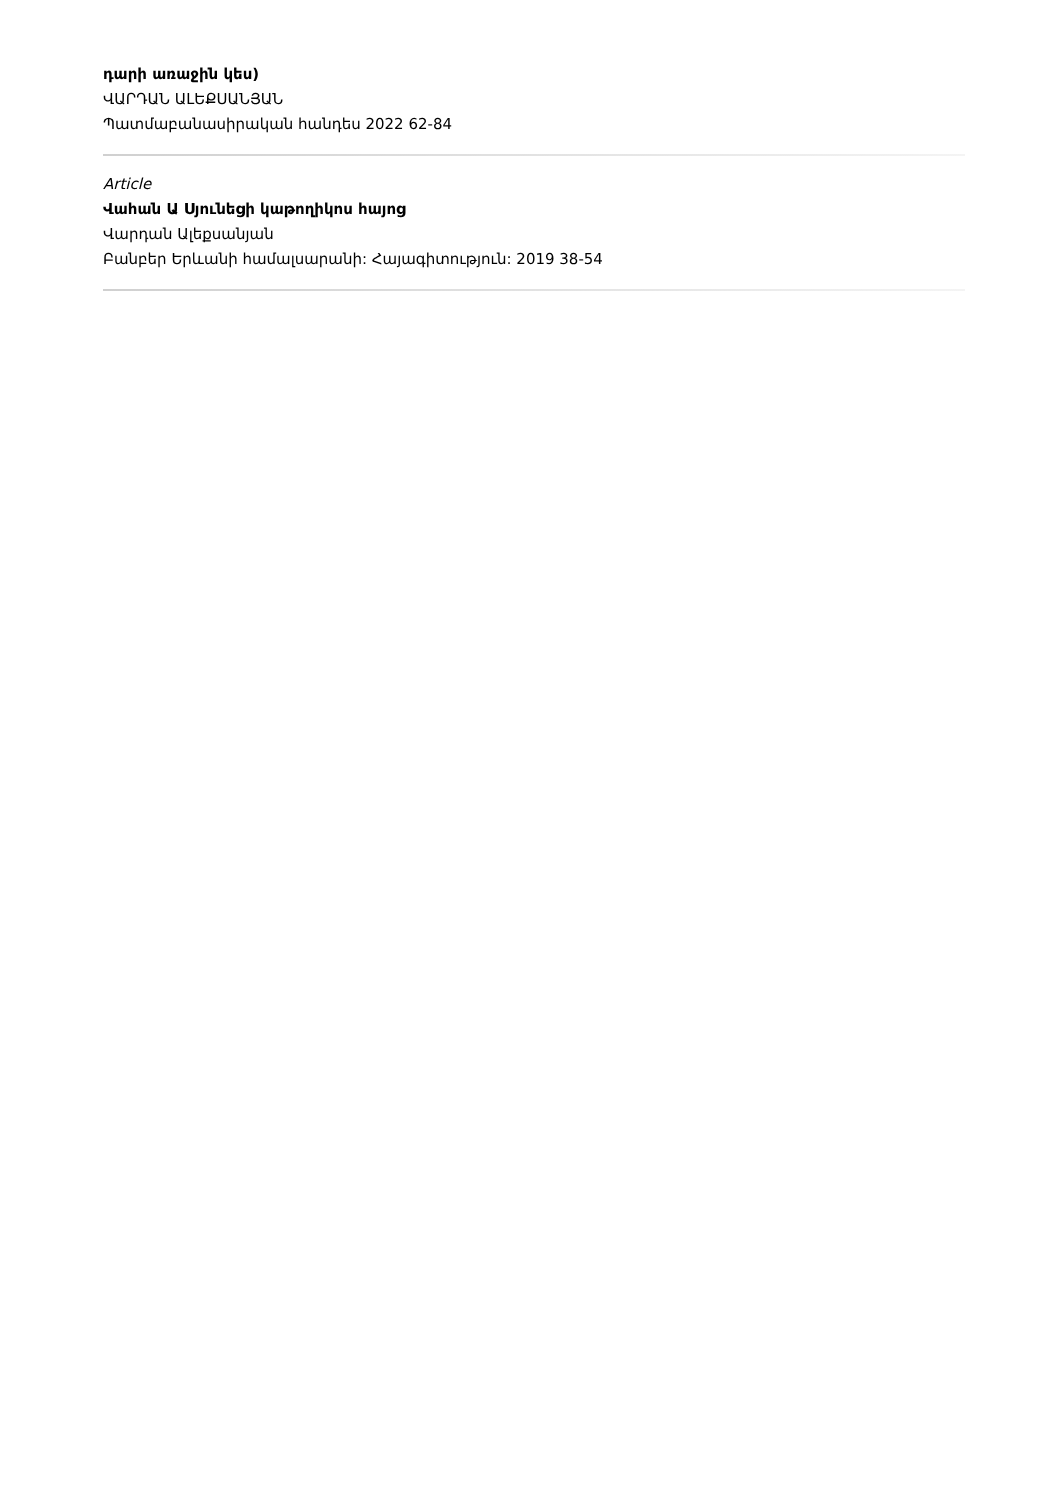դարի առաջին կես)
ՎԱՐԴԱՆ ԱԼԵՔՍԱՆՅԱՆ
Պատմաբանասիրական հանդես 2022 62-84
Article
Վահան Ա Սյունեցի կաթողիկոս հայոց
Վարդան Ալեքսանյան
Բանբեր Երևանի համալսարանի: Հայագիտություն: 2019 38-54